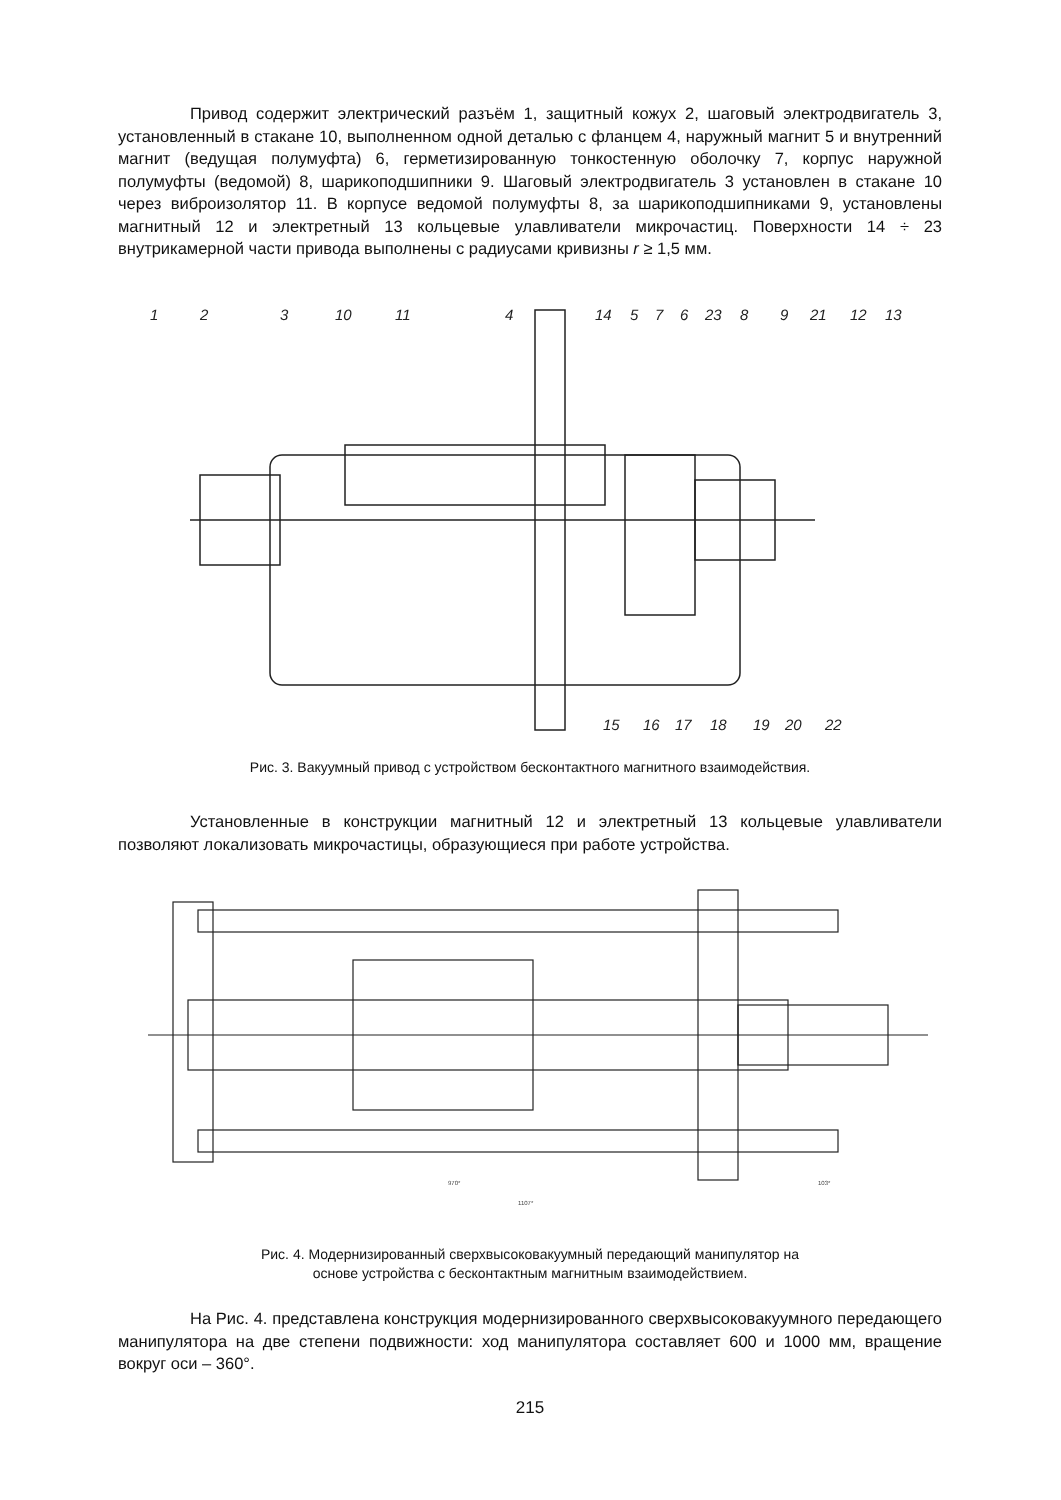Привод содержит электрический разъём 1, защитный кожух 2, шаговый электродвигатель 3, установленный в стакане 10, выполненном одной деталью с фланцем 4, наружный магнит 5 и внутренний магнит (ведущая полумуфта) 6, герметизированную тонкостенную оболочку 7, корпус наружной полумуфты (ведомой) 8, шарикоподшипники 9. Шаговый электродвигатель 3 установлен в стакане 10 через виброизолятор 11. В корпусе ведомой полумуфты 8, за шарикоподшипниками 9, установлены магнитный 12 и электретный 13 кольцевые улавливатели микрочастиц. Поверхности 14 ÷ 23 внутрикамерной части привода выполнены с радиусами кривизны r ≥ 1,5 мм.
1
2
3
10
11
4
14
5
7
6
23
8
9
21
12
13
15
16
17
18
19
20
22
Рис. 3. Вакуумный привод с устройством бесконтактного магнитного взаимодействия.
Установленные в конструкции магнитный 12 и электретный 13 кольцевые улавливатели позволяют локализовать микрочастицы, образующиеся при работе устройства.
970*
103*
1107*
Рис. 4. Модернизированный сверхвысоковакуумный передающий манипулятор на
основе устройства с бесконтактным магнитным взаимодействием.
На Рис. 4. представлена конструкция модернизированного сверхвысоковакуумного передающего манипулятора на две степени подвижности: ход манипулятора составляет 600 и 1000 мм, вращение вокруг оси – 360°.
215